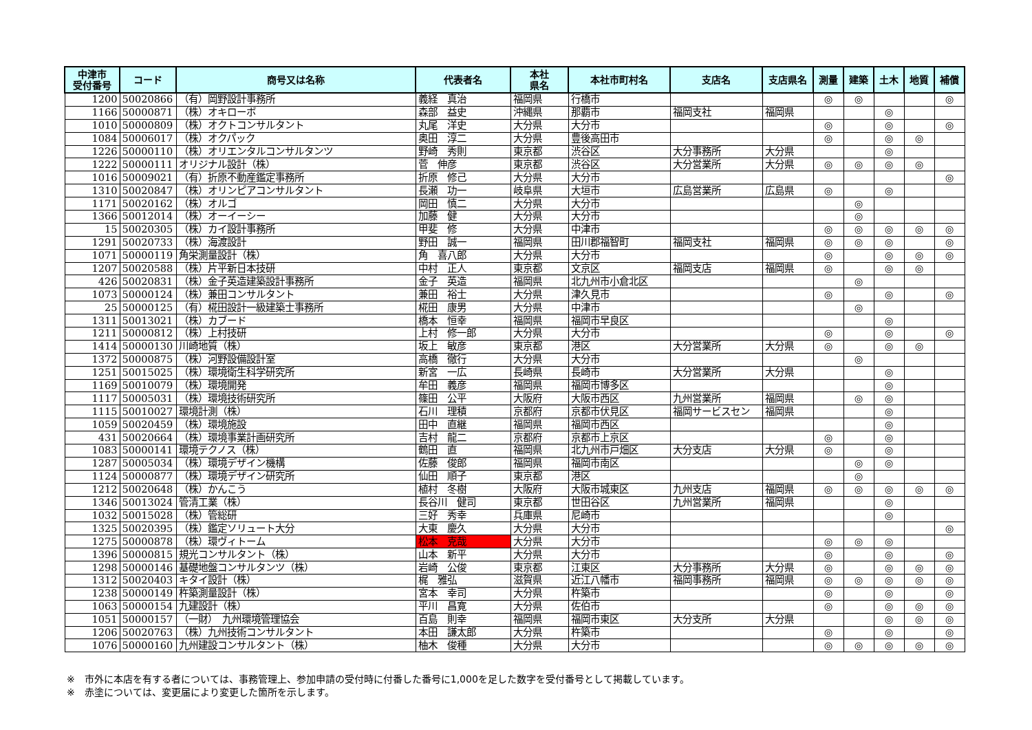| 中津市 受付番号 | コード | 商号又は名称 | 代表者名 | 本社 県名 | 本社市町村名 | 支店名 | 支店県名 | 測量 | 建築 | 土木 | 地質 | 補償 |
| --- | --- | --- | --- | --- | --- | --- | --- | --- | --- | --- | --- | --- |
| 1200 | 50020866 | （有）岡野設計事務所 | 義経 真治 | 福岡県 | 行橋市 | | | ◎ | ◎ | | | ◎ |
| 1166 | 50000871 | （株）オキローボ | 森部 益史 | 沖縄県 | 那覇市 | 福岡支社 | 福岡県 | | | ◎ | | |
| 1010 | 50000809 | （株）オクトコンサルタント | 丸尾 洋史 | 大分県 | 大分市 | | | ◎ | | ◎ | | ◎ |
| 1084 | 50006017 | （株）オクパック | 奥田 淳二 | 大分県 | 豊後高田市 | | | ◎ | | ◎ | ◎ | |
| 1226 | 50000110 | （株）オリエンタルコンサルタンツ | 野崎 秀則 | 東京都 | 渋谷区 | 大分事務所 | 大分県 | | | ◎ | | |
| 1222 | 50000111 | オリジナル設計（株） | 菅 伸彦 | 東京都 | 渋谷区 | 大分営業所 | 大分県 | ◎ | ◎ | ◎ | ◎ | |
| 1016 | 50009021 | （有）折原不動産鑑定事務所 | 折原 修己 | 大分県 | 大分市 | | | | | | | ◎ |
| 1310 | 50020847 | （株）オリンピアコンサルタント | 長瀬 功一 | 岐阜県 | 大垣市 | 広島営業所 | 広島県 | ◎ | | ◎ | | |
| 1171 | 50020162 | （株）オルゴ | 岡田 慎二 | 大分県 | 大分市 | | | | ◎ | | | |
| 1366 | 50012014 | （株）オーイーシー | 加藤 健 | 大分県 | 大分市 | | | | ◎ | | | |
| 15 | 50020305 | （株）カイ設計事務所 | 甲斐 修 | 大分県 | 中津市 | | | ◎ | ◎ | ◎ | ◎ | ◎ |
| 1291 | 50020733 | （株）海渡設計 | 野田 誠一 | 福岡県 | 田川郡福智町 | 福岡支社 | 福岡県 | ◎ | ◎ | ◎ | | ◎ |
| 1071 | 50000119 | 角栄測量設計（株） | 角 喜八郎 | 大分県 | 大分市 | | | ◎ | | ◎ | ◎ | ◎ |
| 1207 | 50020588 | （株）片平新日本技研 | 中村 正人 | 東京都 | 文京区 | 福岡支店 | 福岡県 | ◎ | | ◎ | ◎ | |
| 426 | 50020831 | （株）金子英造建築設計事務所 | 金子 英造 | 福岡県 | 北九州市小倉北区 | | | | ◎ | | | |
| 1073 | 50000124 | （株）兼田コンサルタント | 兼田 裕士 | 大分県 | 津久見市 | | | ◎ | | ◎ | | ◎ |
| 25 | 50000125 | （有）椛田設計一級建築士事務所 | 椛田 康男 | 大分県 | 中津市 | | | | ◎ | | | |
| 1311 | 50013021 | （株）カブード | 橋本 恒幸 | 福岡県 | 福岡市早良区 | | | | | ◎ | | |
| 1211 | 50000812 | （株）上村技研 | 上村 修一郎 | 大分県 | 大分市 | | | ◎ | | ◎ | | ◎ |
| 1414 | 50000130 | 川崎地質（株） | 坂上 敏彦 | 東京都 | 港区 | 大分営業所 | 大分県 | ◎ | | ◎ | ◎ | |
| 1372 | 50000875 | （株）河野設備設計室 | 高橋 徹行 | 大分県 | 大分市 | | | | ◎ | | | |
| 1251 | 50015025 | （株）環境衛生科学研究所 | 新宮 一広 | 長崎県 | 長崎市 | 大分営業所 | 大分県 | | | ◎ | | |
| 1169 | 50010079 | （株）環境開発 | 牟田 義彦 | 福岡県 | 福岡市博多区 | | | | | ◎ | | |
| 1117 | 50005031 | （株）環境技術研究所 | 篠田 公平 | 大阪府 | 大阪市西区 | 九州営業所 | 福岡県 | | ◎ | ◎ | | |
| 1115 | 50010027 | 環境計測（株） | 石川 理積 | 京都府 | 京都市伏見区 | 福岡サービスセン | 福岡県 | | | ◎ | | |
| 1059 | 50020459 | （株）環境施設 | 田中 直継 | 福岡県 | 福岡市西区 | | | | | ◎ | | |
| 431 | 50020664 | （株）環境事業計画研究所 | 吉村 龍二 | 京都府 | 京都市上京区 | | | ◎ | | ◎ | | |
| 1083 | 50000141 | 環境テクノス（株） | 鶴田 直 | 福岡県 | 北九州市戸畑区 | 大分支店 | 大分県 | ◎ | | ◎ | | |
| 1287 | 50005034 | （株）環境デザイン機構 | 佐藤 俊郎 | 福岡県 | 福岡市南区 | | | | ◎ | ◎ | | |
| 1124 | 50000877 | （株）環境デザイン研究所 | 仙田 順子 | 東京都 | 港区 | | | | ◎ | | | |
| 1212 | 50020648 | （株）かんこう | 植村 冬樹 | 大阪府 | 大阪市城東区 | 九州支店 | 福岡県 | ◎ | ◎ | ◎ | ◎ | ◎ |
| 1346 | 50013024 | 管清工業（株） | 長谷川 健司 | 東京都 | 世田谷区 | 九州営業所 | 福岡県 | | | ◎ | | |
| 1032 | 50015028 | （株）管総研 | 三好 秀幸 | 兵庫県 | 尼崎市 | | | | | ◎ | | |
| 1325 | 50020395 | （株）鑑定ソリュート大分 | 大東 慶久 | 大分県 | 大分市 | | | | | | | ◎ |
| 1275 | 50000878 | （株）環ヴィトーム | 松本 克哉 | 大分県 | 大分市 | | | ◎ | ◎ | ◎ | | |
| 1396 | 50000815 | 規光コンサルタント（株） | 山本 新平 | 大分県 | 大分市 | | | ◎ | | ◎ | | ◎ |
| 1298 | 50000146 | 基礎地盤コンサルタンツ（株） | 岩崎 公俊 | 東京都 | 江東区 | 大分事務所 | 大分県 | ◎ | | ◎ | ◎ | ◎ |
| 1312 | 50020403 | キタイ設計（株） | 梶 雅弘 | 滋賀県 | 近江八幡市 | 福岡事務所 | 福岡県 | ◎ | ◎ | ◎ | ◎ | ◎ |
| 1238 | 50000149 | 杵築測量設計（株） | 宮本 幸司 | 大分県 | 杵築市 | | | ◎ | | ◎ | | ◎ |
| 1063 | 50000154 | 九建設計（株） | 平川 昌寛 | 大分県 | 佐伯市 | | | ◎ | | ◎ | ◎ | ◎ |
| 1051 | 50000157 | （一財） 九州環境管理協会 | 百島 則幸 | 福岡県 | 福岡市東区 | 大分支所 | 大分県 | | | ◎ | ◎ | ◎ |
| 1206 | 50020763 | （株）九州技術コンサルタント | 本田 謙太郎 | 大分県 | 杵築市 | | | ◎ | | ◎ | | ◎ |
| 1076 | 50000160 | 九州建設コンサルタント（株） | 柚木 俊種 | 大分県 | 大分市 | | | ◎ | ◎ | ◎ | ◎ | ◎ |
※　市外に本店を有する者については、事務管理上、参加申請の受付時に付番した番号に1,000を足した数字を受付番号として掲載しています。
※　赤塗については、変更届により変更した箇所を示します。